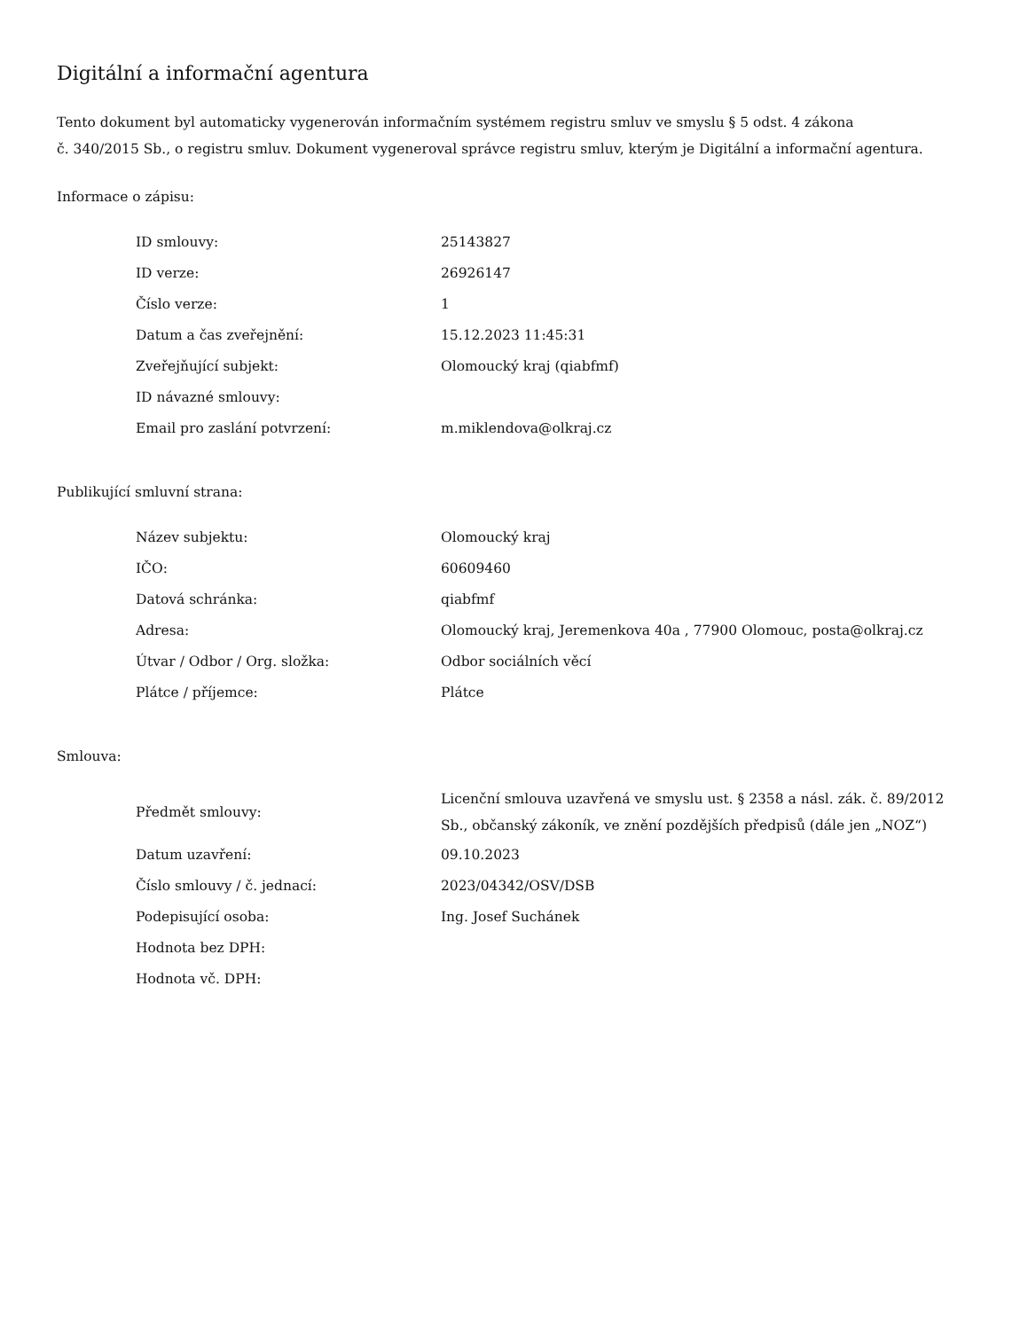Digitální a informační agentura
Tento dokument byl automaticky vygenerován informačním systémem registru smluv ve smyslu § 5 odst. 4 zákona
č. 340/2015 Sb., o registru smluv. Dokument vygeneroval správce registru smluv, kterým je Digitální a informační agentura.
Informace o zápisu:
| ID smlouvy: | 25143827 |
| ID verze: | 26926147 |
| Číslo verze: | 1 |
| Datum a čas zveřejnění: | 15.12.2023 11:45:31 |
| Zveřejňující subjekt: | Olomoucký kraj (qiabfmf) |
| ID návazné smlouvy: | |
| Email pro zaslání potvrzení: | m.miklendova@olkraj.cz |
Publikující smluvní strana:
| Název subjektu: | Olomoucký kraj |
| IČO: | 60609460 |
| Datová schránka: | qiabfmf |
| Adresa: | Olomoucký kraj, Jeremenkova 40a , 77900 Olomouc, posta@olkraj.cz |
| Útvar / Odbor / Org. složka: | Odbor sociálních věcí |
| Plátce / příjemce: | Plátce |
Smlouva:
| Předmět smlouvy: | Licenční smlouva uzavřená ve smyslu ust. § 2358 a násl. zák. č. 89/2012 Sb., občanský zákoník, ve znění pozdějších předpisů (dále jen „NOZ“) |
| Datum uzavření: | 09.10.2023 |
| Číslo smlouvy / č. jednací: | 2023/04342/OSV/DSB |
| Podepisující osoba: | Ing. Josef Suchánek |
| Hodnota bez DPH: | |
| Hodnota vč. DPH: | |